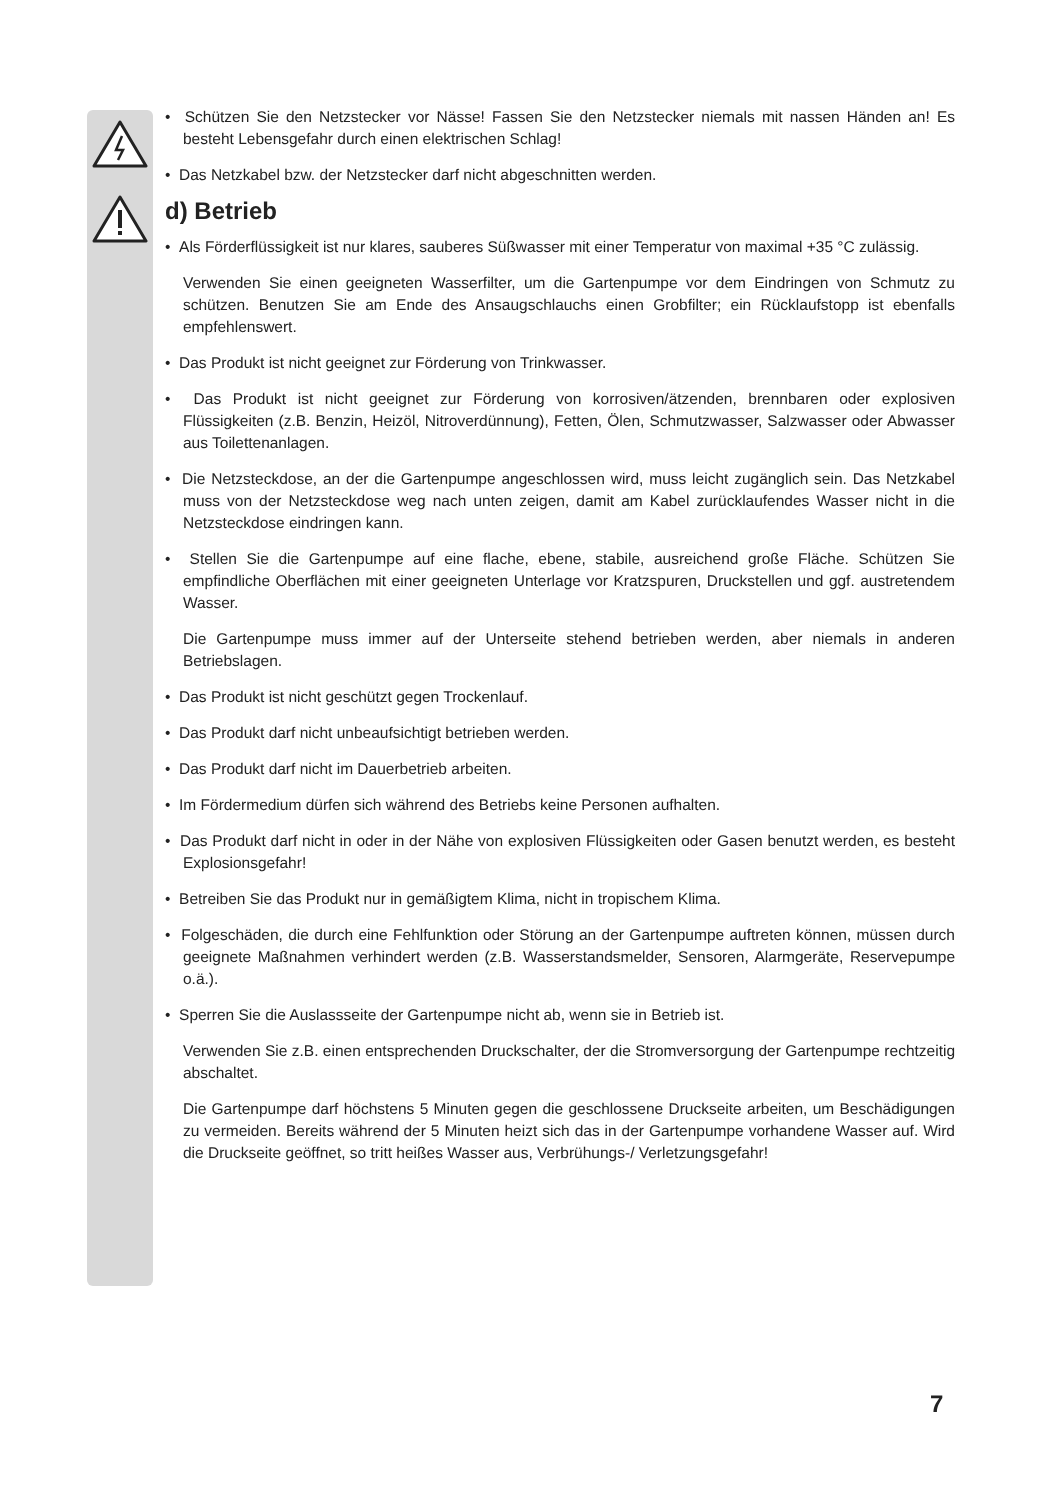• Schützen Sie den Netzstecker vor Nässe! Fassen Sie den Netzstecker niemals mit nassen Händen an! Es besteht Lebensgefahr durch einen elektrischen Schlag!
• Das Netzkabel bzw. der Netzstecker darf nicht abgeschnitten werden.
d) Betrieb
• Als Förderflüssigkeit ist nur klares, sauberes Süßwasser mit einer Temperatur von maximal +35 °C zulässig.
Verwenden Sie einen geeigneten Wasserfilter, um die Gartenpumpe vor dem Eindringen von Schmutz zu schützen. Benutzen Sie am Ende des Ansaugschlauchs einen Grobfilter; ein Rücklaufstopp ist ebenfalls empfehlenswert.
• Das Produkt ist nicht geeignet zur Förderung von Trinkwasser.
• Das Produkt ist nicht geeignet zur Förderung von korrosiven/ätzenden, brennbaren oder explosiven Flüssigkeiten (z.B. Benzin, Heizöl, Nitroverdünnung), Fetten, Ölen, Schmutzwasser, Salzwasser oder Abwasser aus Toilettenanlagen.
• Die Netzsteckdose, an der die Gartenpumpe angeschlossen wird, muss leicht zugänglich sein. Das Netzkabel muss von der Netzsteckdose weg nach unten zeigen, damit am Kabel zurücklaufendes Wasser nicht in die Netzsteckdose eindringen kann.
• Stellen Sie die Gartenpumpe auf eine flache, ebene, stabile, ausreichend große Fläche. Schützen Sie empfindliche Oberflächen mit einer geeigneten Unterlage vor Kratzspuren, Druckstellen und ggf. austretendem Wasser.
Die Gartenpumpe muss immer auf der Unterseite stehend betrieben werden, aber niemals in anderen Betriebslagen.
• Das Produkt ist nicht geschützt gegen Trockenlauf.
• Das Produkt darf nicht unbeaufsichtigt betrieben werden.
• Das Produkt darf nicht im Dauerbetrieb arbeiten.
• Im Fördermedium dürfen sich während des Betriebs keine Personen aufhalten.
• Das Produkt darf nicht in oder in der Nähe von explosiven Flüssigkeiten oder Gasen benutzt werden, es besteht Explosionsgefahr!
• Betreiben Sie das Produkt nur in gemäßigtem Klima, nicht in tropischem Klima.
• Folgeschäden, die durch eine Fehlfunktion oder Störung an der Gartenpumpe auftreten können, müssen durch geeignete Maßnahmen verhindert werden (z.B. Wasserstandsmelder, Sensoren, Alarmgeräte, Reservepumpe o.ä.).
• Sperren Sie die Auslassseite der Gartenpumpe nicht ab, wenn sie in Betrieb ist.
Verwenden Sie z.B. einen entsprechenden Druckschalter, der die Stromversorgung der Gartenpumpe rechtzeitig abschaltet.
Die Gartenpumpe darf höchstens 5 Minuten gegen die geschlossene Druckseite arbeiten, um Beschädigungen zu vermeiden. Bereits während der 5 Minuten heizt sich das in der Gartenpumpe vorhandene Wasser auf. Wird die Druckseite geöffnet, so tritt heißes Wasser aus, Verbrühungs-/ Verletzungsgefahr!
7